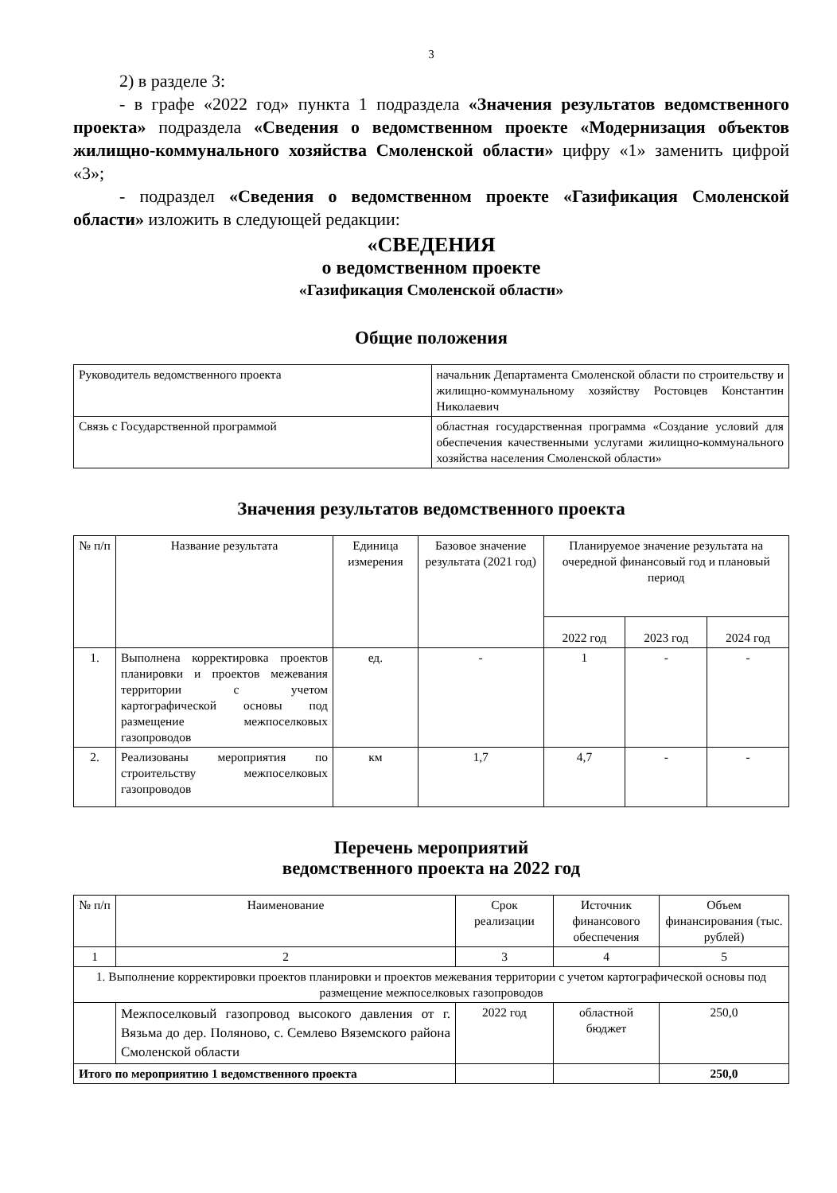3
2) в разделе 3:
- в графе «2022 год» пункта 1 подраздела «Значения результатов ведомственного проекта» подраздела «Сведения о ведомственном проекте «Модернизация объектов жилищно-коммунального хозяйства Смоленской области» цифру «1» заменить цифрой «3»;
- подраздел «Сведения о ведомственном проекте «Газификация Смоленской области» изложить в следующей редакции:
«СВЕДЕНИЯ
о ведомственном проекте
«Газификация Смоленской области»
Общие положения
| Руководитель ведомственного проекта | начальник Департамента Смоленской области по строительству и жилищно-коммунальному хозяйству Ростовцев Константин Николаевич |
| Связь с Государственной программой | областная государственная программа «Создание условий для обеспечения качественными услугами жилищно-коммунального хозяйства населения Смоленской области» |
Значения результатов ведомственного проекта
| № п/п | Название результата | Единица измерения | Базовое значение результата (2021 год) | Планируемое значение результата на очередной финансовый год и плановый период | | |
| --- | --- | --- | --- | --- | --- | --- |
| | | | | 2022 год | 2023 год | 2024 год |
| 1. | Выполнена корректировка проектов планировки и проектов межевания территории с учетом картографической основы под размещение межпоселковых газопроводов | ед. | - | 1 | - | - |
| 2. | Реализованы мероприятия по строительству межпоселковых газопроводов | км | 1,7 | 4,7 | - | - |
Перечень мероприятий
ведомственного проекта на 2022 год
| № п/п | Наименование | Срок реализации | Источник финансового обеспечения | Объем финансирования (тыс. рублей) |
| --- | --- | --- | --- | --- |
| 1 | 2 | 3 | 4 | 5 |
| 1. Выполнение корректировки проектов планировки и проектов межевания территории с учетом картографической основы под размещение межпоселковых газопроводов | | | | |
| | Межпоселковый газопровод высокого давления от г. Вязьма до дер. Поляново, с. Семлево Вяземского района Смоленской области | 2022 год | областной бюджет | 250,0 |
| Итого по мероприятию 1 ведомственного проекта | | | | 250,0 |